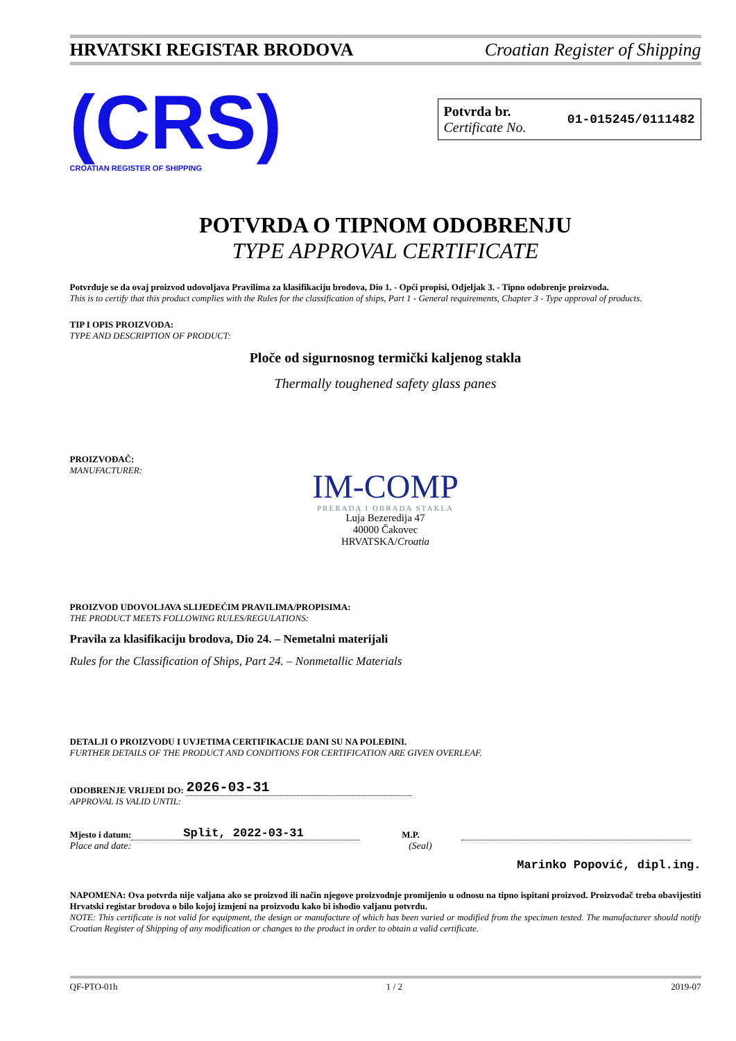HRVATSKI REGISTAR BRODOVA Croatian Register of Shipping
(CRS)
CROATIAN REGISTER OF SHIPPING
Potvrda br.
Certificate No.
01-015245/0111482
POTVRDA O TIPNOM ODOBRENJU
TYPE APPROVAL CERTIFICATE
Potvrđuje se da ovaj proizvod udovoljava Pravilima za klasifikaciju brodova, Dio 1. - Opći propisi, Odjeljak 3. - Tipno odobrenje proizvoda.
This is to certify that this product complies with the Rules for the classification of ships, Part 1 - General requirements, Chapter 3 - Type approval of products.
TIP I OPIS PROIZVODA:
TYPE AND DESCRIPTION OF PRODUCT:
Ploče od sigurnosnog termički kaljenog stakla
Thermally toughened safety glass panes
PROIZVOĐAČ:
MANUFACTURER:
IM-COMP
PRERADA I OBRADA STAKLA
Luja Bezeredija 47
40000 Čakovec
HRVATSKA/Croatia
PROIZVOD UDOVOLJAVA SLIJEDEĆIM PRAVILIMA/PROPISIMA:
THE PRODUCT MEETS FOLLOWING RULES/REGULATIONS:
Pravila za klasifikaciju brodova, Dio 24. – Nemetalni materijali
Rules for the Classification of Ships, Part 24. – Nonmetallic Materials
DETALJI O PROIZVODU I UVJETIMA CERTIFIKACIJE DANI SU NA POLEĐINI.
FURTHER DETAILS OF THE PRODUCT AND CONDITIONS FOR CERTIFICATION ARE GIVEN OVERLEAF.
ODOBRENJE VRIJEDI DO: 2026-03-31
APPROVAL IS VALID UNTIL:
Mjesto i datum: Split, 2022-03-31 M.P.
Place and date: (Seal)
Marinko Popović, dipl.ing.
NAPOMENA: Ova potvrda nije valjana ako se proizvod ili način njegove proizvodnje promijenio u odnosu na tipno ispitani proizvod. Proizvođač treba obavijestiti Hrvatski registar brodova o bilo kojoj izmjeni na proizvodu kako bi ishodio valjanu potvrdu.
NOTE: This certificate is not valid for equipment, the design or manufacture of which has been varied or modified from the specimen tested. The manufacturer should notify Croatian Register of Shipping of any modification or changes to the product in order to obtain a valid certificate.
QF-PTO-01h 1 / 2 2019-07